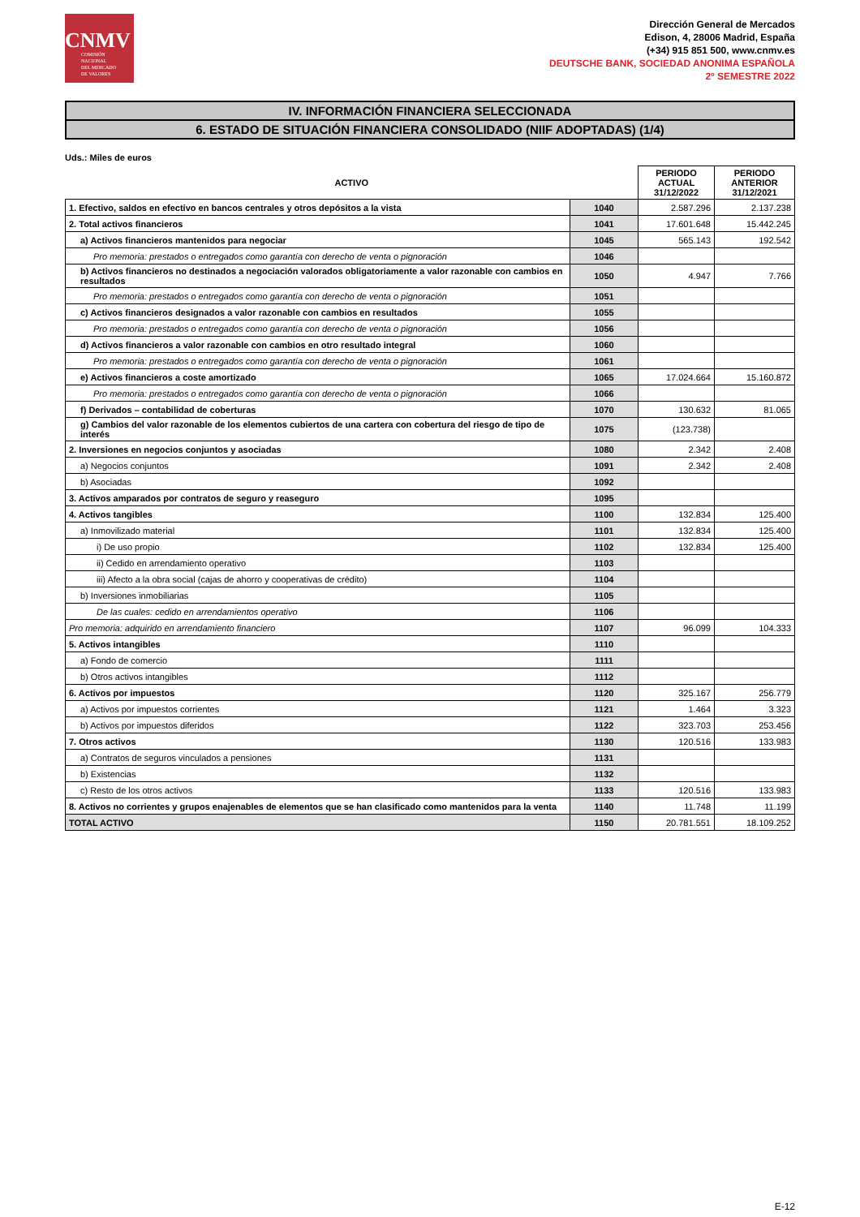CNMV
COMISIÓN
NACIONAL
DEL MERCADO
DE VALORES
Dirección General de Mercados
Edison, 4, 28006 Madrid, España
(+34) 915 851 500, www.cnmv.es
DEUTSCHE BANK, SOCIEDAD ANONIMA ESPAÑOLA
2º SEMESTRE 2022
IV. INFORMACIÓN FINANCIERA SELECCIONADA
6. ESTADO DE SITUACIÓN FINANCIERA CONSOLIDADO (NIIF ADOPTADAS) (1/4)
Uds.: Miles de euros
| ACTIVO | | PERIODO ACTUAL 31/12/2022 | PERIODO ANTERIOR 31/12/2021 |
| --- | --- | --- | --- |
| 1. Efectivo, saldos en efectivo en bancos centrales y otros depósitos a la vista | 1040 | 2.587.296 | 2.137.238 |
| 2. Total activos financieros | 1041 | 17.601.648 | 15.442.245 |
| a) Activos financieros mantenidos para negociar | 1045 | 565.143 | 192.542 |
| Pro memoria: prestados o entregados como garantía con derecho de venta o pignoración | 1046 | | |
| b) Activos financieros no destinados a negociación valorados obligatoriamente a valor razonable con cambios en resultados | 1050 | 4.947 | 7.766 |
| Pro memoria: prestados o entregados como garantía con derecho de venta o pignoración | 1051 | | |
| c) Activos financieros designados a valor razonable con cambios en resultados | 1055 | | |
| Pro memoria: prestados o entregados como garantía con derecho de venta o pignoración | 1056 | | |
| d) Activos financieros a valor razonable con cambios en otro resultado integral | 1060 | | |
| Pro memoria: prestados o entregados como garantía con derecho de venta o pignoración | 1061 | | |
| e) Activos financieros a coste amortizado | 1065 | 17.024.664 | 15.160.872 |
| Pro memoria: prestados o entregados como garantía con derecho de venta o pignoración | 1066 | | |
| f) Derivados – contabilidad de coberturas | 1070 | 130.632 | 81.065 |
| g) Cambios del valor razonable de los elementos cubiertos de una cartera con cobertura del riesgo de tipo de interés | 1075 | (123.738) | |
| 2. Inversiones en negocios conjuntos y asociadas | 1080 | 2.342 | 2.408 |
| a) Negocios conjuntos | 1091 | 2.342 | 2.408 |
| b) Asociadas | 1092 | | |
| 3. Activos amparados por contratos de seguro y reaseguro | 1095 | | |
| 4. Activos tangibles | 1100 | 132.834 | 125.400 |
| a) Inmovilizado material | 1101 | 132.834 | 125.400 |
| i) De uso propio | 1102 | 132.834 | 125.400 |
| ii) Cedido en arrendamiento operativo | 1103 | | |
| iii) Afecto a la obra social (cajas de ahorro y cooperativas de crédito) | 1104 | | |
| b) Inversiones inmobiliarias | 1105 | | |
| De las cuales: cedido en arrendamientos operativo | 1106 | | |
| Pro memoria: adquirido en arrendamiento financiero | 1107 | 96.099 | 104.333 |
| 5. Activos intangibles | 1110 | | |
| a) Fondo de comercio | 1111 | | |
| b) Otros activos intangibles | 1112 | | |
| 6. Activos por impuestos | 1120 | 325.167 | 256.779 |
| a) Activos por impuestos corrientes | 1121 | 1.464 | 3.323 |
| b) Activos por impuestos diferidos | 1122 | 323.703 | 253.456 |
| 7. Otros activos | 1130 | 120.516 | 133.983 |
| a) Contratos de seguros vinculados a pensiones | 1131 | | |
| b) Existencias | 1132 | | |
| c) Resto de los otros activos | 1133 | 120.516 | 133.983 |
| 8. Activos no corrientes y grupos enajenables de elementos que se han clasificado como mantenidos para la venta | 1140 | 11.748 | 11.199 |
| TOTAL ACTIVO | 1150 | 20.781.551 | 18.109.252 |
E-12